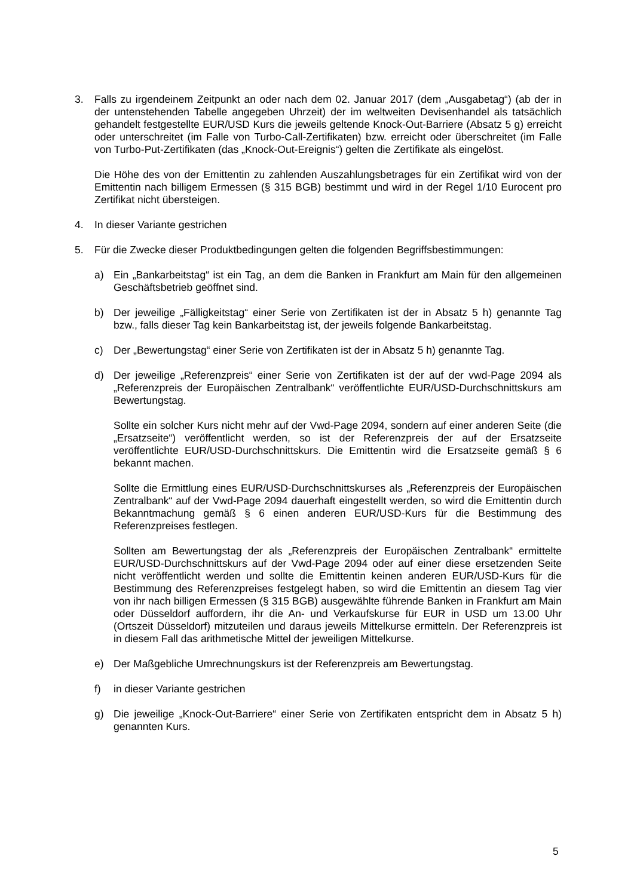3. Falls zu irgendeinem Zeitpunkt an oder nach dem 02. Januar 2017 (dem „Ausgabetag“) (ab der in der untenstehenden Tabelle angegeben Uhrzeit) der im weltweiten Devisenhandel als tatsächlich gehandelt festgestellte EUR/USD Kurs die jeweils geltende Knock-Out-Barriere (Absatz 5 g) erreicht oder unterschreitet (im Falle von Turbo-Call-Zertifikaten) bzw. erreicht oder überschreitet (im Falle von Turbo-Put-Zertifikaten (das „Knock-Out-Ereignis“) gelten die Zertifikate als eingelöst.
Die Höhe des von der Emittentin zu zahlenden Auszahlungsbetrages für ein Zertifikat wird von der Emittentin nach billigem Ermessen (§ 315 BGB) bestimmt und wird in der Regel 1/10 Eurocent pro Zertifikat nicht übersteigen.
4. In dieser Variante gestrichen
5. Für die Zwecke dieser Produktbedingungen gelten die folgenden Begriffsbestimmungen:
a) Ein „Bankarbeitstag“ ist ein Tag, an dem die Banken in Frankfurt am Main für den allgemeinen Geschäftsbetrieb geöffnet sind.
b) Der jeweilige „Fälligkeitstag“ einer Serie von Zertifikaten ist der in Absatz 5 h) genannte Tag bzw., falls dieser Tag kein Bankarbeitstag ist, der jeweils folgende Bankarbeitstag.
c) Der „Bewertungstag“ einer Serie von Zertifikaten ist der in Absatz 5 h) genannte Tag.
d) Der jeweilige „Referenzpreis“ einer Serie von Zertifikaten ist der auf der vwd-Page 2094 als „Referenzpreis der Europäischen Zentralbank“ veröffentlichte EUR/USD-Durchschnittskurs am Bewertungstag.
Sollte ein solcher Kurs nicht mehr auf der Vwd-Page 2094, sondern auf einer anderen Seite (die „Ersatzseite“) veröffentlicht werden, so ist der Referenzpreis der auf der Ersatzseite veröffentlichte EUR/USD-Durchschnittskurs. Die Emittentin wird die Ersatzseite gemäß § 6 bekannt machen.
Sollte die Ermittlung eines EUR/USD-Durchschnittskurses als „Referenzpreis der Europäischen Zentralbank“ auf der Vwd-Page 2094 dauerhaft eingestellt werden, so wird die Emittentin durch Bekanntmachung gemäß § 6 einen anderen EUR/USD-Kurs für die Bestimmung des Referenzpreises festlegen.
Sollten am Bewertungstag der als „Referenzpreis der Europäischen Zentralbank“ ermittelte EUR/USD-Durchschnittskurs auf der Vwd-Page 2094 oder auf einer diese ersetzenden Seite nicht veröffentlicht werden und sollte die Emittentin keinen anderen EUR/USD-Kurs für die Bestimmung des Referenzpreises festgelegt haben, so wird die Emittentin an diesem Tag vier von ihr nach billigen Ermessen (§ 315 BGB) ausgewählte führende Banken in Frankfurt am Main oder Düsseldorf auffordern, ihr die An- und Verkaufskurse für EUR in USD um 13.00 Uhr (Ortszeit Düsseldorf) mitzuteilen und daraus jeweils Mittelkurse ermitteln. Der Referenzpreis ist in diesem Fall das arithmetische Mittel der jeweiligen Mittelkurse.
e) Der Maßgebliche Umrechnungskurs ist der Referenzpreis am Bewertungstag.
f) in dieser Variante gestrichen
g) Die jeweilige „Knock-Out-Barriere“ einer Serie von Zertifikaten entspricht dem in Absatz 5 h) genannten Kurs.
5